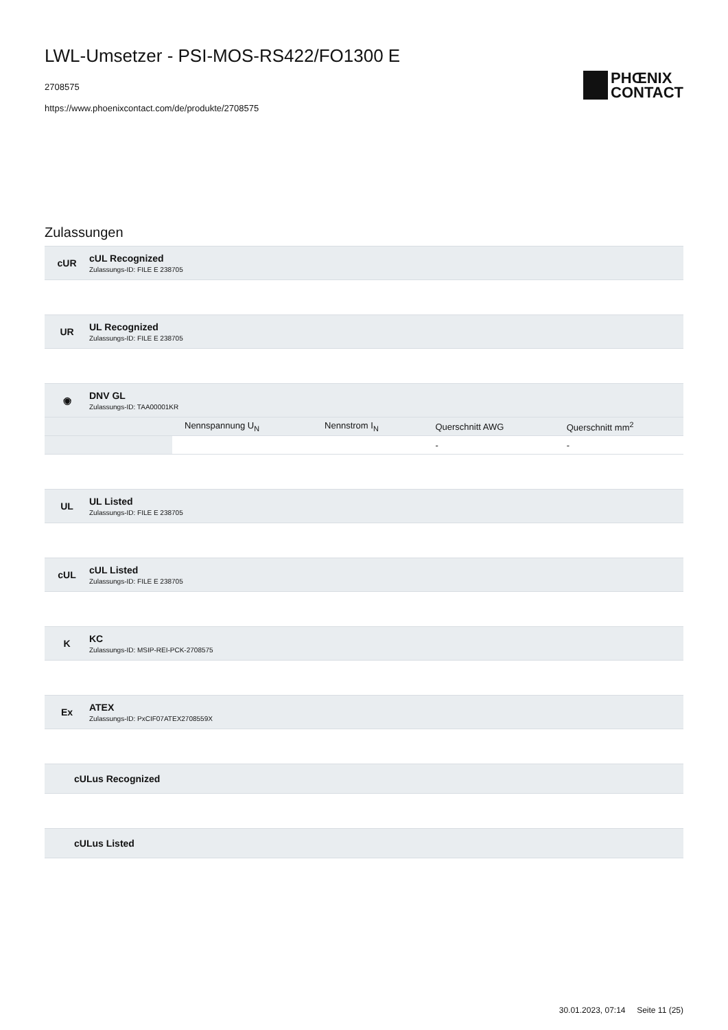LWL-Umsetzer - PSI-MOS-RS422/FO1300 E
2708575
https://www.phoenixcontact.com/de/produkte/2708575
PHŒNIX
CONTACT
Zulassungen
cUR
cUL Recognized
Zulassungs-ID: FILE E 238705
UR
UL Recognized
Zulassungs-ID: FILE E 238705
◉
DNV GL
Zulassungs-ID: TAA00001KR
| | Nennspannung U<sub>N</sub> | Nennstrom I<sub>N</sub> | Querschnitt AWG | Querschnitt mm<sup>2</sup> |
| --- | --- | --- | --- | --- |
| | | | - | - |
UL
UL Listed
Zulassungs-ID: FILE E 238705
cUL
cUL Listed
Zulassungs-ID: FILE E 238705
K
KC
Zulassungs-ID: MSIP-REI-PCK-2708575
Ex
ATEX
Zulassungs-ID: PxCIF07ATEX2708559X
cULus Recognized
cULus Listed
30.01.2023, 07:14 Seite 11 (25)